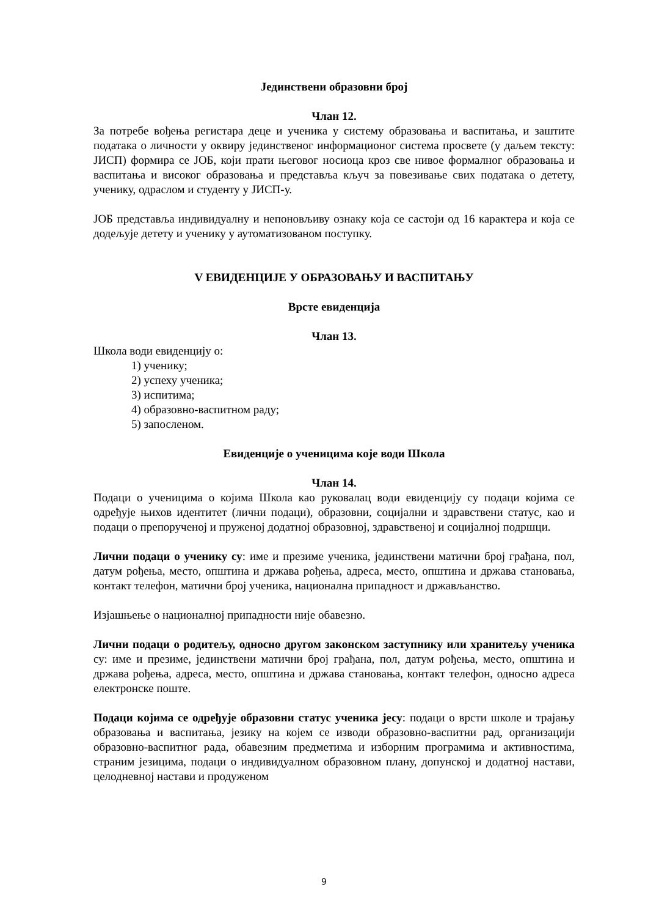Јединствени образовни број
Члан 12.
За потребе вођења регистара деце и ученика у систему образовања и васпитања, и заштите података о личности у оквиру јединственог информационог система просвете (у даљем тексту: ЈИСП) формира се ЈОБ, који прати његовог носиоца кроз све нивое формалног образовања и васпитања и високог образовања и представља кључ за повезивање свих података о детету, ученику, одраслом и студенту у ЈИСП-у.
ЈОБ представља индивидуалну и непоновљиву ознаку која се састоји од 16 карактера и која се додељује детету и ученику у аутоматизованом поступку.
V ЕВИДЕНЦИЈЕ У ОБРАЗОВАЊУ И ВАСПИТАЊУ
Врсте евиденција
Члан 13.
Школа води евиденцију о:
1) ученику;
2) успеху ученика;
3) испитима;
4) образовно-васпитном раду;
5) запосленом.
Евиденције о ученицима које води Школа
Члан 14.
Подаци о ученицима о којима Школа као руковалац води евиденцију су подаци којима се одређује њихов идентитет (лични подаци), образовни, социјални и здравствени статус, као и подаци о препорученој и пруженој додатној образовној, здравственој и социјалној подршци.
Лични подаци о ученику су: име и презиме ученика, јединствени матични број грађана, пол, датум рођења, место, општина и држава рођења, адреса, место, општина и држава становања, контакт телефон, матични број ученика, национална припадност и држављанство.
Изјашњење о националној припадности није обавезно.
Лични подаци о родитељу, односно другом законском заступнику или хранитељу ученика су: име и презиме, јединствени матични број грађана, пол, датум рођења, место, општина и држава рођења, адреса, место, општина и држава становања, контакт телефон, односно адреса електронске поште.
Подаци којима се одређује образовни статус ученика јесу: подаци о врсти школе и трајању образовања и васпитања, језику на којем се изводи образовно-васпитни рад, организацији образовно-васпитног рада, обавезним предметима и изборним програмима и активностима, страним језицима, подаци о индивидуалном образовном плану, допунској и додатној настави, целодневној настави и продуженом
9